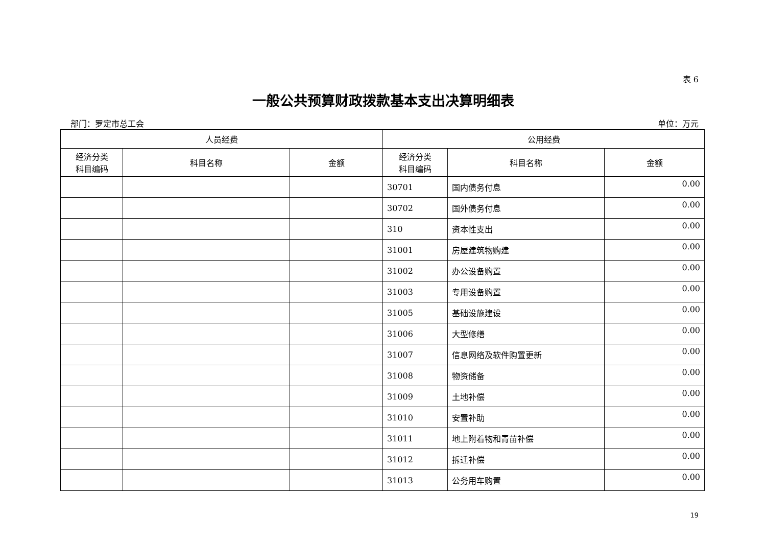表 6
一般公共预算财政拨款基本支出决算明细表
部门：罗定市总工会 单位：万元
| 人员经费 | | | 公用经费 | | |
| --- | --- | --- | --- | --- | --- |
| 经济分类 科目编码 | 科目名称 | 金额 | 经济分类 科目编码 | 科目名称 | 金额 |
| | | | 30701 | 国内债务付息 | 0.00 |
| | | | 30702 | 国外债务付息 | 0.00 |
| | | | 310 | 资本性支出 | 0.00 |
| | | | 31001 | 房屋建筑物购建 | 0.00 |
| | | | 31002 | 办公设备购置 | 0.00 |
| | | | 31003 | 专用设备购置 | 0.00 |
| | | | 31005 | 基础设施建设 | 0.00 |
| | | | 31006 | 大型修缮 | 0.00 |
| | | | 31007 | 信息网络及软件购置更新 | 0.00 |
| | | | 31008 | 物资储备 | 0.00 |
| | | | 31009 | 土地补偿 | 0.00 |
| | | | 31010 | 安置补助 | 0.00 |
| | | | 31011 | 地上附着物和青苗补偿 | 0.00 |
| | | | 31012 | 拆迁补偿 | 0.00 |
| | | | 31013 | 公务用车购置 | 0.00 |
19